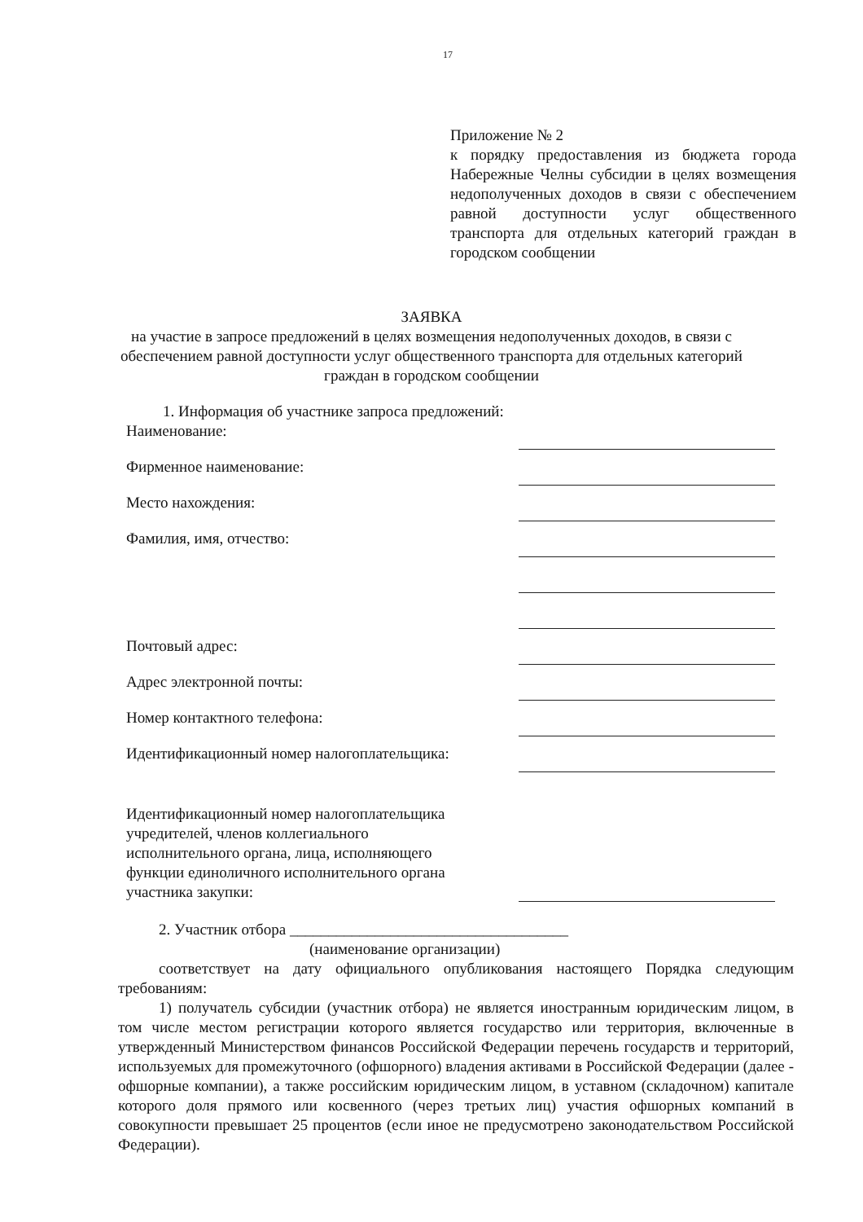17
Приложение № 2
к порядку предоставления из бюджета города Набережные Челны субсидии в целях возмещения недополученных доходов в связи с обеспечением равной доступности услуг общественного транспорта для отдельных категорий граждан в городском сообщении
ЗАЯВКА
на участие в запросе предложений в целях возмещения недополученных доходов, в связи с обеспечением равной доступности услуг общественного транспорта для отдельных категорий граждан в городском сообщении
1. Информация об участнике запроса предложений:
Наименование:
Фирменное наименование:
Место нахождения:
Фамилия, имя, отчество:
Почтовый адрес:
Адрес электронной почты:
Номер контактного телефона:
Идентификационный номер налогоплательщика:
Идентификационный номер налогоплательщика
учредителей, членов коллегиального
исполнительного органа, лица, исполняющего
функции единоличного исполнительного органа
участника закупки:
2. Участник отбора ____________________________________
(наименование организации)
соответствует на дату официального опубликования настоящего Порядка следующим требованиям:
1) получатель субсидии (участник отбора) не является иностранным юридическим лицом, в том числе местом регистрации которого является государство или территория, включенные в утвержденный Министерством финансов Российской Федерации перечень государств и территорий, используемых для промежуточного (офшорного) владения активами в Российской Федерации (далее - офшорные компании), а также российским юридическим лицом, в уставном (складочном) капитале которого доля прямого или косвенного (через третьих лиц) участия офшорных компаний в совокупности превышает 25 процентов (если иное не предусмотрено законодательством Российской Федерации).